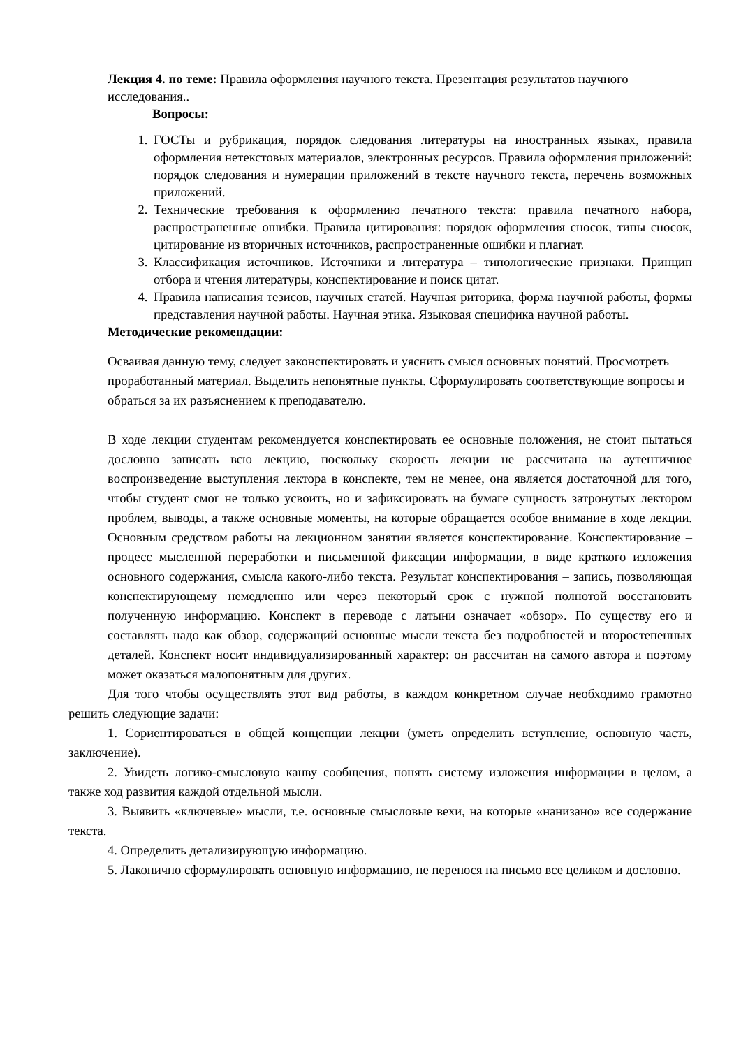Лекция 4. по теме: Правила оформления научного текста. Презентация результатов научного исследования..
Вопросы:
1. ГОСТы и рубрикация, порядок следования литературы на иностранных языках, правила оформления нетекстовых материалов, электронных ресурсов. Правила оформления приложений: порядок следования и нумерации приложений в тексте научного текста, перечень возможных приложений.
2. Технические требования к оформлению печатного текста: правила печатного набора, распространенные ошибки. Правила цитирования: порядок оформления сносок, типы сносок, цитирование из вторичных источников, распространенные ошибки и плагиат.
3. Классификация источников. Источники и литература – типологические признаки. Принцип отбора и чтения литературы, конспектирование и поиск цитат.
4. Правила написания тезисов, научных статей. Научная риторика, форма научной работы, формы представления научной работы. Научная этика. Языковая специфика научной работы.
Методические рекомендации:
Осваивая данную тему, следует законспектировать и уяснить смысл основных понятий. Просмотреть проработанный материал. Выделить непонятные пункты. Сформулировать соответствующие вопросы и обраться за их разъяснением к преподавателю.
В ходе лекции студентам рекомендуется конспектировать ее основные положения, не стоит пытаться дословно записать всю лекцию, поскольку скорость лекции не рассчитана на аутентичное воспроизведение выступления лектора в конспекте, тем не менее, она является достаточной для того, чтобы студент смог не только усвоить, но и зафиксировать на бумаге сущность затронутых лектором проблем, выводы, а также основные моменты, на которые обращается особое внимание в ходе лекции. Основным средством работы на лекционном занятии является конспектирование. Конспектирование – процесс мысленной переработки и письменной фиксации информации, в виде краткого изложения основного содержания, смысла какого-либо текста. Результат конспектирования – запись, позволяющая конспектирующему немедленно или через некоторый срок с нужной полнотой восстановить полученную информацию. Конспект в переводе с латыни означает «обзор». По существу его и составлять надо как обзор, содержащий основные мысли текста без подробностей и второстепенных деталей. Конспект носит индивидуализированный характер: он рассчитан на самого автора и поэтому может оказаться малопонятным для других.
Для того чтобы осуществлять этот вид работы, в каждом конкретном случае необходимо грамотно решить следующие задачи:
1. Сориентироваться в общей концепции лекции (уметь определить вступление, основную часть, заключение).
2. Увидеть логико-смысловую канву сообщения, понять систему изложения информации в целом, а также ход развития каждой отдельной мысли.
3. Выявить «ключевые» мысли, т.е. основные смысловые вехи, на которые «нанизано» все содержание текста.
4. Определить детализирующую информацию.
5. Лаконично сформулировать основную информацию, не перенося на письмо все целиком и дословно.